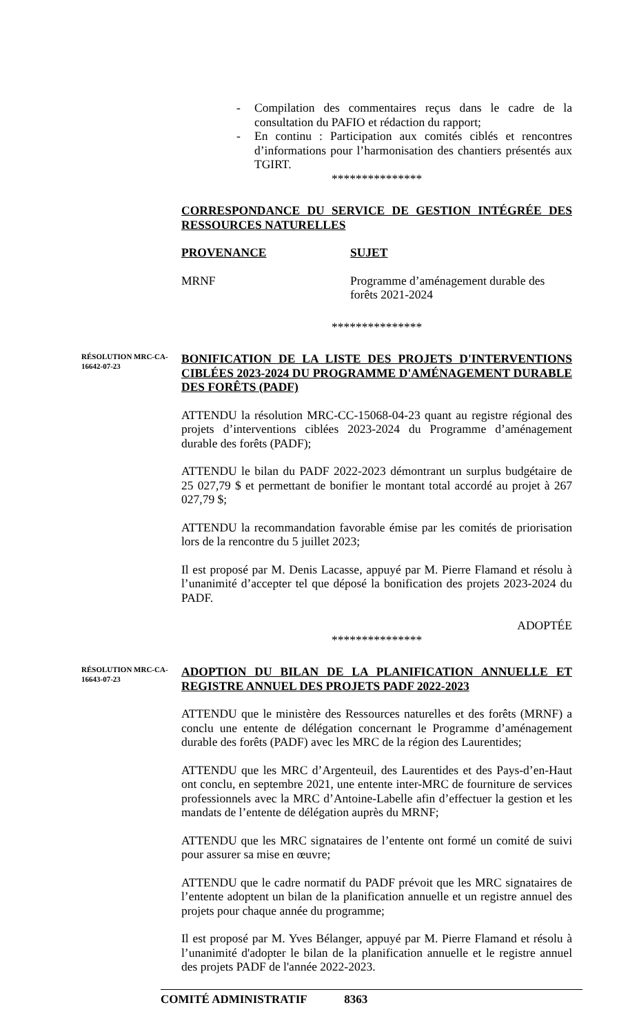- Compilation des commentaires reçus dans le cadre de la consultation du PAFIO et rédaction du rapport;
- En continu : Participation aux comités ciblés et rencontres d’informations pour l’harmonisation des chantiers présentés aux TGIRT.
***************
CORRESPONDANCE DU SERVICE DE GESTION INTÉGRÉE DES RESSOURCES NATURELLES
PROVENANCE SUJET
MRNF Programme d’aménagement durable des forêts 2021-2024
***************
RÉSOLUTION MRC-CA- 16642-07-23
BONIFICATION DE LA LISTE DES PROJETS D'INTERVENTIONS CIBLÉES 2023-2024 DU PROGRAMME D'AMÉNAGEMENT DURABLE DES FORÊTS (PADF)
ATTENDU la résolution MRC-CC-15068-04-23 quant au registre régional des projets d’interventions ciblées 2023-2024 du Programme d’aménagement durable des forêts (PADF);
ATTENDU le bilan du PADF 2022-2023 démontrant un surplus budgétaire de 25 027,79 $ et permettant de bonifier le montant total accordé au projet à 267 027,79 $;
ATTENDU la recommandation favorable émise par les comités de priorisation lors de la rencontre du 5 juillet 2023;
Il est proposé par M. Denis Lacasse, appuyé par M. Pierre Flamand et résolu à l’unanimité d’accepter tel que déposé la bonification des projets 2023-2024 du PADF.
ADOPTÉE
***************
RÉSOLUTION MRC-CA- 16643-07-23
ADOPTION DU BILAN DE LA PLANIFICATION ANNUELLE ET REGISTRE ANNUEL DES PROJETS PADF 2022-2023
ATTENDU que le ministère des Ressources naturelles et des forêts (MRNF) a conclu une entente de délégation concernant le Programme d’aménagement durable des forêts (PADF) avec les MRC de la région des Laurentides;
ATTENDU que les MRC d’Argenteuil, des Laurentides et des Pays-d’en-Haut ont conclu, en septembre 2021, une entente inter-MRC de fourniture de services professionnels avec la MRC d’Antoine-Labelle afin d’effectuer la gestion et les mandats de l’entente de délégation auprès du MRNF;
ATTENDU que les MRC signataires de l’entente ont formé un comité de suivi pour assurer sa mise en œuvre;
ATTENDU que le cadre normatif du PADF prévoit que les MRC signataires de l’entente adoptent un bilan de la planification annuelle et un registre annuel des projets pour chaque année du programme;
Il est proposé par M. Yves Bélanger, appuyé par M. Pierre Flamand et résolu à l’unanimité d'adopter le bilan de la planification annuelle et le registre annuel des projets PADF de l'année 2022-2023.
COMITÉ ADMINISTRATIF 8363